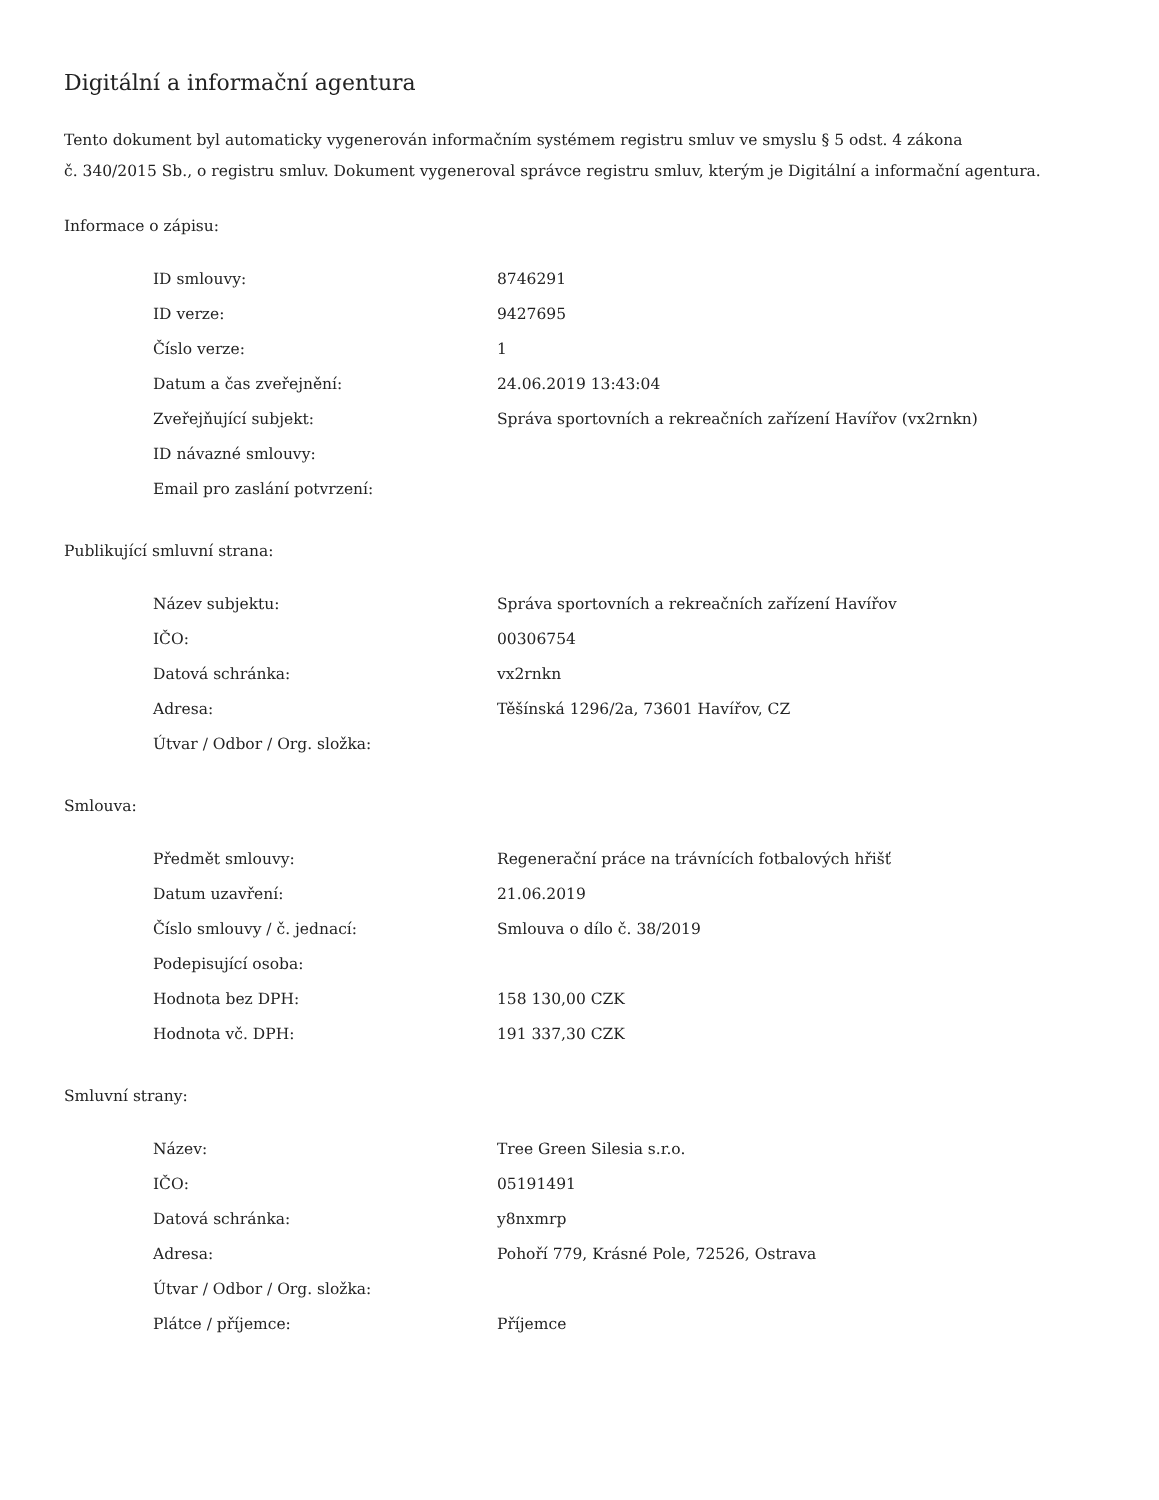Digitální a informační agentura
Tento dokument byl automaticky vygenerován informačním systémem registru smluv ve smyslu § 5 odst. 4 zákona
č. 340/2015 Sb., o registru smluv. Dokument vygeneroval správce registru smluv, kterým je Digitální a informační agentura.
Informace o zápisu:
| ID smlouvy: | 8746291 |
| ID verze: | 9427695 |
| Číslo verze: | 1 |
| Datum a čas zveřejnění: | 24.06.2019 13:43:04 |
| Zveřejňující subjekt: | Správa sportovních a rekreačních zařízení Havířov (vx2rnkn) |
| ID návazné smlouvy: | |
| Email pro zaslání potvrzení: | |
Publikující smluvní strana:
| Název subjektu: | Správa sportovních a rekreačních zařízení Havířov |
| IČO: | 00306754 |
| Datová schránka: | vx2rnkn |
| Adresa: | Těšínská 1296/2a, 73601 Havířov, CZ |
| Útvar / Odbor / Org. složka: | |
Smlouva:
| Předmět smlouvy: | Regenerační práce na trávnících fotbalových hřišť |
| Datum uzavření: | 21.06.2019 |
| Číslo smlouvy / č. jednací: | Smlouva o dílo č. 38/2019 |
| Podepisující osoba: | |
| Hodnota bez DPH: | 158 130,00 CZK |
| Hodnota vč. DPH: | 191 337,30 CZK |
Smluvní strany:
| Název: | Tree Green Silesia s.r.o. |
| IČO: | 05191491 |
| Datová schránka: | y8nxmrp |
| Adresa: | Pohoří 779, Krásné Pole, 72526, Ostrava |
| Útvar / Odbor / Org. složka: | |
| Plátce / příjemce: | Příjemce |